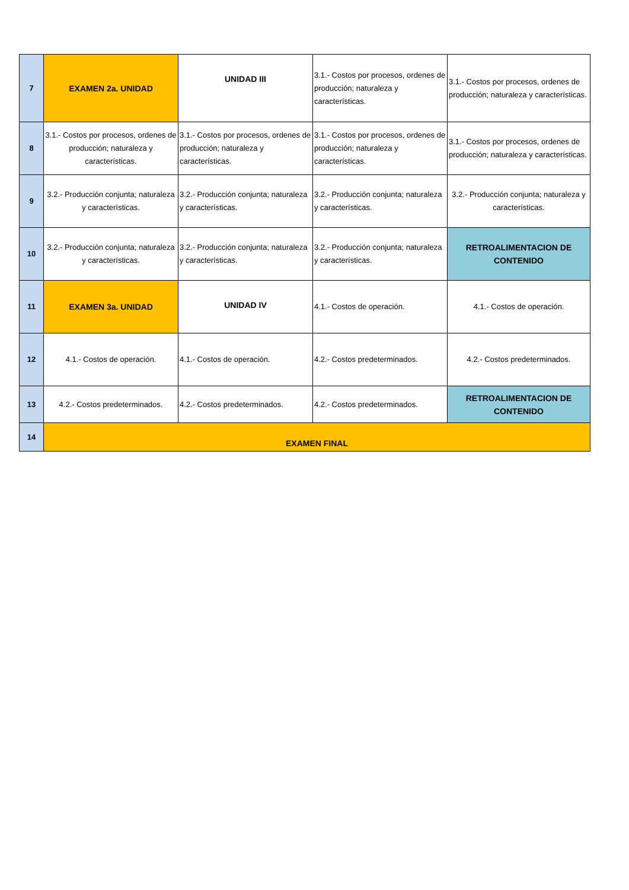| 7 | EXAMEN 2a. UNIDAD | UNIDAD III | 3.1.- Costos por procesos, ordenes de producción; naturaleza y características. | 3.1.- Costos por procesos, ordenes de producción; naturaleza y características. |
| 8 | 3.1.- Costos por procesos, ordenes de producción; naturaleza y características. | 3.1.- Costos por procesos, ordenes de producción; naturaleza y características. | 3.1.- Costos por procesos, ordenes de producción; naturaleza y características. | 3.1.- Costos por procesos, ordenes de producción; naturaleza y características. |
| 9 | 3.2.- Producción conjunta; naturaleza y características. | 3.2.- Producción conjunta; naturaleza y características. | 3.2.- Producción conjunta; naturaleza y características. | 3.2.- Producción conjunta; naturaleza y características. |
| 10 | 3.2.- Producción conjunta; naturaleza y características. | 3.2.- Producción conjunta; naturaleza y características. | 3.2.- Producción conjunta; naturaleza y características. | RETROALIMENTACION DE CONTENIDO |
| 11 | EXAMEN 3a. UNIDAD | UNIDAD IV | 4.1.- Costos de operación. | 4.1.- Costos de operación. |
| 12 | 4.1.- Costos de operación. | 4.1.- Costos de operación. | 4.2.- Costos predeterminados. | 4.2.- Costos predeterminados. |
| 13 | 4.2.- Costos predeterminados. | 4.2.- Costos predeterminados. | 4.2.- Costos predeterminados. | RETROALIMENTACION DE CONTENIDO |
| 14 | EXAMEN FINAL | | | |